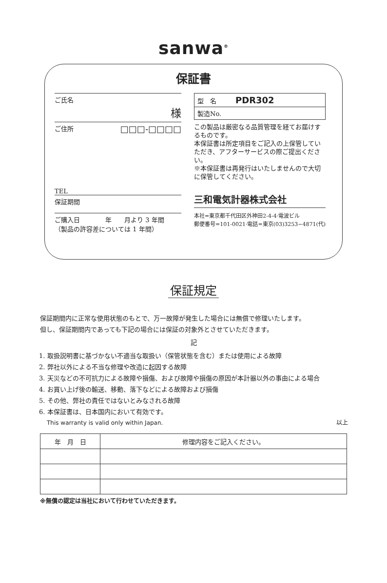sanwa<sup>®</sup>
保証書
ご氏名
様
ご住所 □□□-□□□□
TEL
保証期間
ご購入日　　　　年　　月より 3 年間
（製品の許容差については 1 年間）
型　名　　　PDR302
製造No.
この製品は厳密なる品質管理を経てお届けするものです。
本保証書は所定項目をご記入の上保管していただき、アフターサービスの際ご提出ください。
※本保証書は再発行はいたしませんので大切に保管してください。
三和電気計器株式会社
本社=東京都千代田区外神田2-4-4·電波ビル
郵便番号=101-0021·電話=東京(03)3253−4871(代)
保証規定
保証期間内に正常な使用状態のもとで、万一故障が発生した場合には無償で修理いたします。
但し、保証期間内であっても下記の場合には保証の対象外とさせていただきます。
記
1. 取扱説明書に基づかない不適当な取扱い（保管状態を含む）または使用による故障
2. 弊社以外による不当な修理や改造に起因する故障
3. 天災などの不可抗力による故障や損傷、および故障や損傷の原因が本計器以外の事由による場合
4. お買い上げ後の輸送、移動、落下などによる故障および損傷
5. その他、弊社の責任ではないとみなされる故障
6. 本保証書は、日本国内において有効です。
This warranty is valid only within Japan. 以上
| 年 月 日 | 修理内容をご記入ください。 |
| --- | --- |
※無償の認定は当社において行わせていただきます。